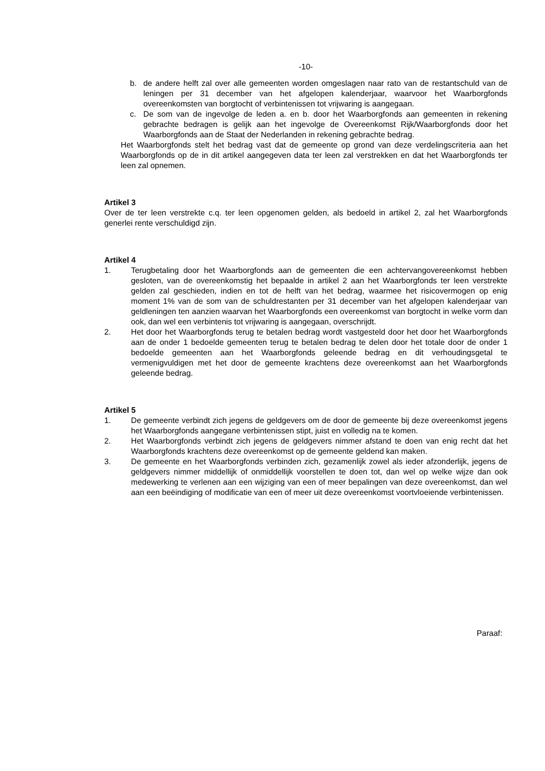-10-
b. de andere helft zal over alle gemeenten worden omgeslagen naar rato van de restantschuld van de leningen per 31 december van het afgelopen kalenderjaar, waarvoor het Waarborgfonds overeenkomsten van borgtocht of verbintenissen tot vrijwaring is aangegaan.
c. De som van de ingevolge de leden a. en b. door het Waarborgfonds aan gemeenten in rekening gebrachte bedragen is gelijk aan het ingevolge de Overeenkomst Rijk/Waarborgfonds door het Waarborgfonds aan de Staat der Nederlanden in rekening gebrachte bedrag.
Het Waarborgfonds stelt het bedrag vast dat de gemeente op grond van deze verdelingscriteria aan het Waarborgfonds op de in dit artikel aangegeven data ter leen zal verstrekken en dat het Waarborgfonds ter leen zal opnemen.
Artikel 3
Over de ter leen verstrekte c.q. ter leen opgenomen gelden, als bedoeld in artikel 2, zal het Waarborgfonds generlei rente verschuldigd zijn.
Artikel 4
1. Terugbetaling door het Waarborgfonds aan de gemeenten die een achtervangovereenkomst hebben gesloten, van de overeenkomstig het bepaalde in artikel 2 aan het Waarborgfonds ter leen verstrekte gelden zal geschieden, indien en tot de helft van het bedrag, waarmee het risicovermogen op enig moment 1% van de som van de schuldrestanten per 31 december van het afgelopen kalenderjaar van geldleningen ten aanzien waarvan het Waarborgfonds een overeenkomst van borgtocht in welke vorm dan ook, dan wel een verbintenis tot vrijwaring is aangegaan, overschrijdt.
2. Het door het Waarborgfonds terug te betalen bedrag wordt vastgesteld door het door het Waarborgfonds aan de onder 1 bedoelde gemeenten terug te betalen bedrag te delen door het totale door de onder 1 bedoelde gemeenten aan het Waarborgfonds geleende bedrag en dit verhoudingsgetal te vermenigvuldigen met het door de gemeente krachtens deze overeenkomst aan het Waarborgfonds geleende bedrag.
Artikel 5
1. De gemeente verbindt zich jegens de geldgevers om de door de gemeente bij deze overeenkomst jegens het Waarborgfonds aangegane verbintenissen stipt, juist en volledig na te komen.
2. Het Waarborgfonds verbindt zich jegens de geldgevers nimmer afstand te doen van enig recht dat het Waarborgfonds krachtens deze overeenkomst op de gemeente geldend kan maken.
3. De gemeente en het Waarborgfonds verbinden zich, gezamenlijk zowel als ieder afzonderlijk, jegens de geldgevers nimmer middellijk of onmiddellijk voorstellen te doen tot, dan wel op welke wijze dan ook medewerking te verlenen aan een wijziging van een of meer bepalingen van deze overeenkomst, dan wel aan een beëindiging of modificatie van een of meer uit deze overeenkomst voortvloeiende verbintenissen.
Paraaf: